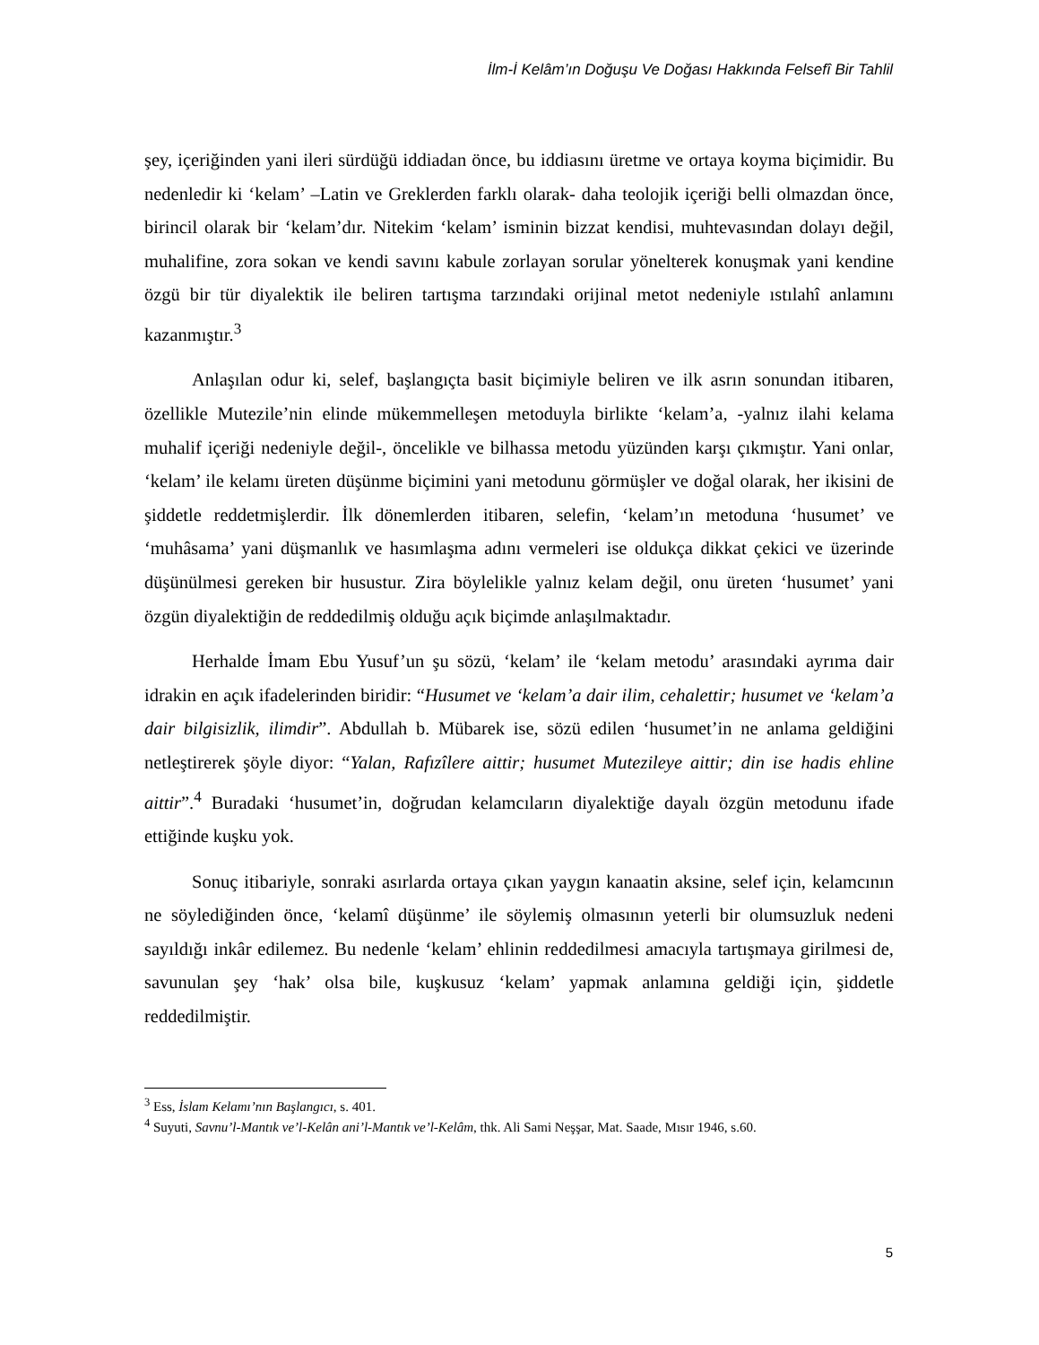İlm-İ Kelâm’ın Doğuşu Ve Doğası Hakkında Felsefî Bir Tahlil
şey, içeriğinden yani ileri sürdüğü iddiadan önce, bu iddiasını üretme ve ortaya koyma biçimidir. Bu nedenledir ki ‘kelam’ –Latin ve Greklerden farklı olarak- daha teolojik içeriği belli olmazdan önce, birincil olarak bir ‘kelam’dır. Nitekim ‘kelam’ isminin bizzat kendisi, muhtevasından dolayı değil, muhalifine, zora sokan ve kendi savını kabule zorlayan sorular yönelterek konuşmak yani kendine özgü bir tür diyalektik ile beliren tartışma tarzındaki orijinal metot nedeniyle ıstılahî anlamını kazanmıştır.<sup>3</sup>
Anlaşılan odur ki, selef, başlangıçta basit biçimiyle beliren ve ilk asrın sonundan itibaren, özellikle Mutezile’nin elinde mükemmelleşen metoduyla birlikte ‘kelam’a, -yalnız ilahi kelama muhalif içeriği nedeniyle değil-, öncelikle ve bilhassa metodu yüzünden karşı çıkmıştır. Yani onlar, ‘kelam’ ile kelamı üreten düşünme biçimini yani metodunu görmüşler ve doğal olarak, her ikisini de şiddetle reddetmişlerdir. İlk dönemlerden itibaren, selefin, ‘kelam’ın metoduna ‘husumet’ ve ‘muhâsama’ yani düşmanlık ve hasımlaşma adını vermeleri ise oldukça dikkat çekici ve üzerinde düşünülmesi gereken bir husustur. Zira böylelikle yalnız kelam değil, onu üreten ‘husumet’ yani özgün diyalektiğin de reddedilmiş olduğu açık biçimde anlaşılmaktadır.
Herhalde İmam Ebu Yusuf’un şu sözü, ‘kelam’ ile ‘kelam metodu’ arasındaki ayrıma dair idrakin en açık ifadelerinden biridir: “Husumet ve ‘kelam’a dair ilim, cehalettir; husumet ve ‘kelam’a dair bilgisizlik, ilimdir”. Abdullah b. Mübarek ise, sözü edilen ‘husumet’in ne anlama geldiğini netleştirerek şöyle diyor: “Yalan, Rafızîlere aittir; husumet Mutezileye aittir; din ise hadis ehline aittir”.<sup>4</sup> Buradaki ‘husumet’in, doğrudan kelamcıların diyalektiğe dayalı özgün metodunu ifade ettiğinde kuşku yok.
Sonuç itibariyle, sonraki asırlarda ortaya çıkan yaygın kanaatin aksine, selef için, kelamcının ne söylediğinden önce, ‘kelamî düşünme’ ile söylemiş olmasının yeterli bir olumsuzluk nedeni sayıldığı inkâr edilemez. Bu nedenle ‘kelam’ ehlinin reddedilmesi amacıyla tartışmaya girilmesi de, savunulan şey ‘hak’ olsa bile, kuşkusuz ‘kelam’ yapmak anlamına geldiği için, şiddetle reddedilmiştir.
<sup>3</sup> Ess, İslam Kelamı’nın Başlangıcı, s. 401.
<sup>4</sup> Suyuti, Savnu’l-Mantık ve’l-Kelân ani’l-Mantık ve’l-Kelâm, thk. Ali Sami Neşşar, Mat. Saade, Mısır 1946, s.60.
5